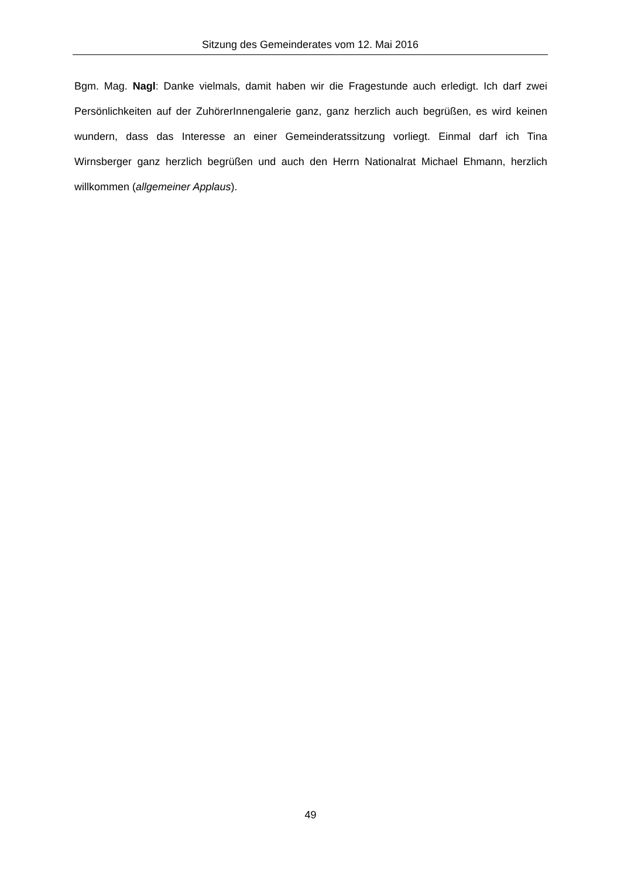Sitzung des Gemeinderates vom 12. Mai 2016
Bgm. Mag. Nagl: Danke vielmals, damit haben wir die Fragestunde auch erledigt. Ich darf zwei Persönlichkeiten auf der ZuhörerInnengalerie ganz, ganz herzlich auch begrüßen, es wird keinen wundern, dass das Interesse an einer Gemeinderatssitzung vorliegt. Einmal darf ich Tina Wirnsberger ganz herzlich begrüßen und auch den Herrn Nationalrat Michael Ehmann, herzlich willkommen (allgemeiner Applaus).
49